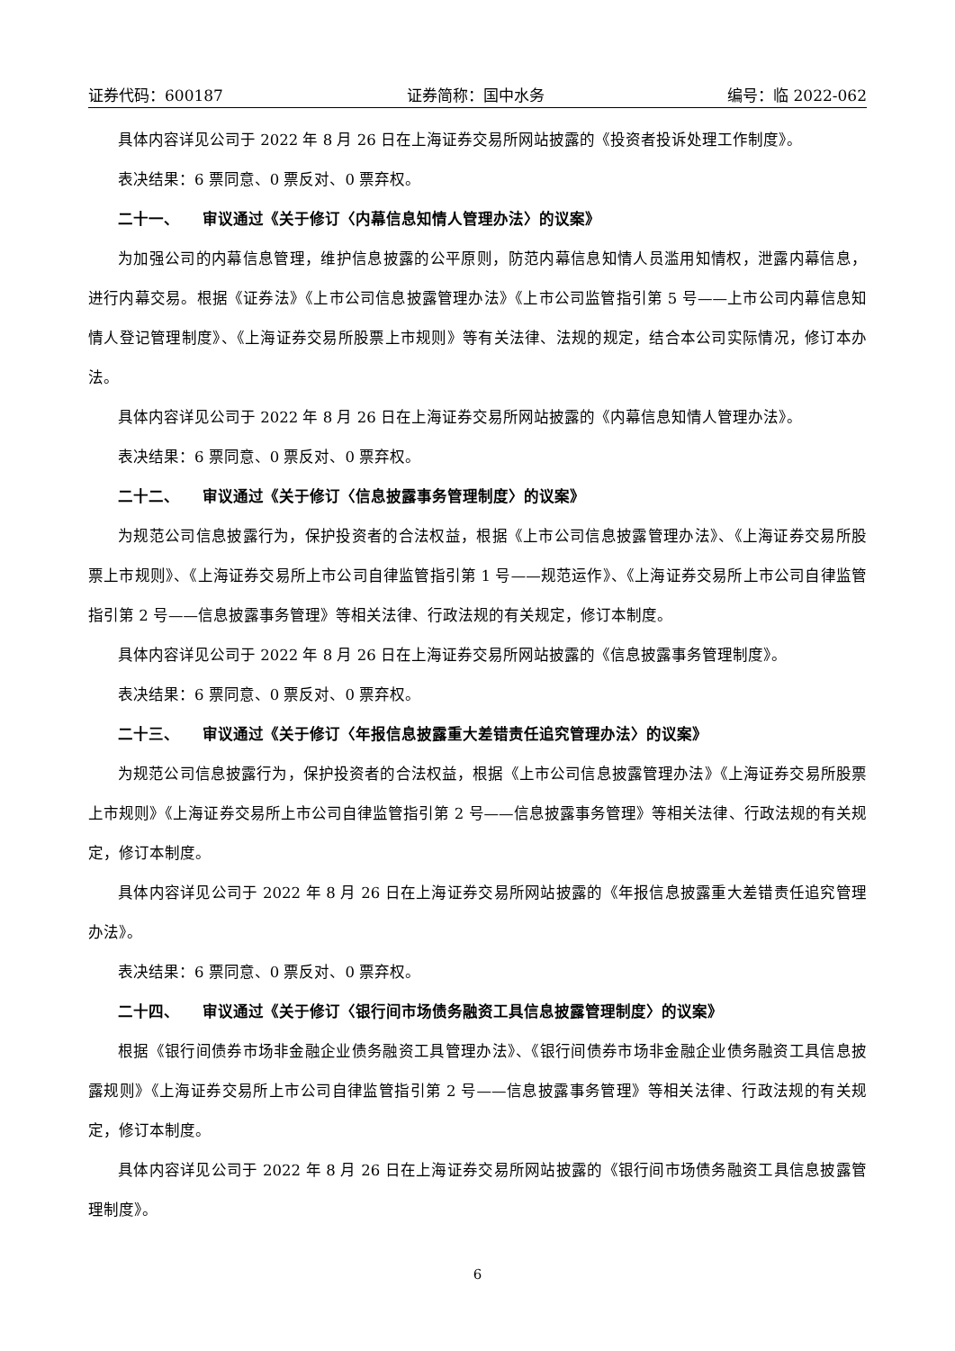证券代码：600187 证券简称：国中水务 编号：临 2022-062
具体内容详见公司于 2022 年 8 月 26 日在上海证券交易所网站披露的《投资者投诉处理工作制度》。
表决结果：6 票同意、0 票反对、0 票弃权。
二十一、　　审议通过《关于修订〈内幕信息知情人管理办法〉的议案》
为加强公司的内幕信息管理，维护信息披露的公平原则，防范内幕信息知情人员滥用知情权，泄露内幕信息，进行内幕交易。根据《证券法》《上市公司信息披露管理办法》《上市公司监管指引第 5 号——上市公司内幕信息知情人登记管理制度》、《上海证券交易所股票上市规则》等有关法律、法规的规定，结合本公司实际情况，修订本办法。
具体内容详见公司于 2022 年 8 月 26 日在上海证券交易所网站披露的《内幕信息知情人管理办法》。
表决结果：6 票同意、0 票反对、0 票弃权。
二十二、　　审议通过《关于修订〈信息披露事务管理制度〉的议案》
为规范公司信息披露行为，保护投资者的合法权益，根据《上市公司信息披露管理办法》、《上海证券交易所股票上市规则》、《上海证券交易所上市公司自律监管指引第 1 号——规范运作》、《上海证券交易所上市公司自律监管指引第 2 号——信息披露事务管理》等相关法律、行政法规的有关规定，修订本制度。
具体内容详见公司于 2022 年 8 月 26 日在上海证券交易所网站披露的《信息披露事务管理制度》。
表决结果：6 票同意、0 票反对、0 票弃权。
二十三、　　审议通过《关于修订〈年报信息披露重大差错责任追究管理办法〉的议案》
为规范公司信息披露行为，保护投资者的合法权益，根据《上市公司信息披露管理办法》《上海证券交易所股票上市规则》《上海证券交易所上市公司自律监管指引第 2 号——信息披露事务管理》等相关法律、行政法规的有关规定，修订本制度。
具体内容详见公司于 2022 年 8 月 26 日在上海证券交易所网站披露的《年报信息披露重大差错责任追究管理办法》。
表决结果：6 票同意、0 票反对、0 票弃权。
二十四、　　审议通过《关于修订〈银行间市场债务融资工具信息披露管理制度〉的议案》
根据《银行间债券市场非金融企业债务融资工具管理办法》、《银行间债券市场非金融企业债务融资工具信息披露规则》《上海证券交易所上市公司自律监管指引第 2 号——信息披露事务管理》等相关法律、行政法规的有关规定，修订本制度。
具体内容详见公司于 2022 年 8 月 26 日在上海证券交易所网站披露的《银行间市场债务融资工具信息披露管理制度》。
6